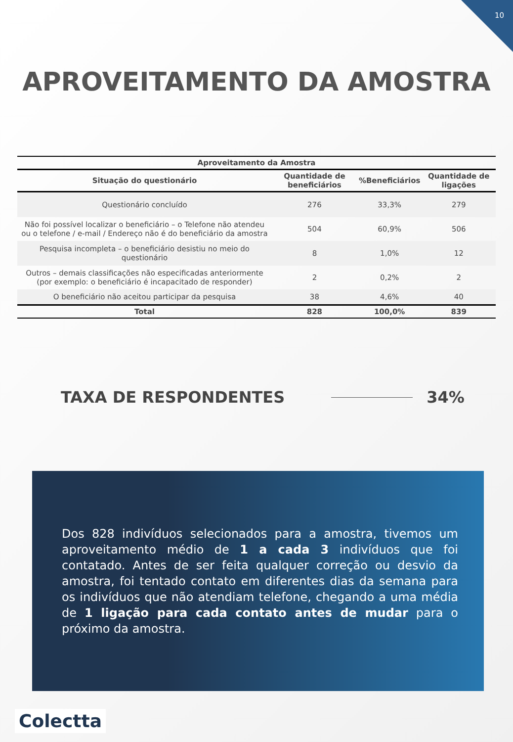10
APROVEITAMENTO DA AMOSTRA
| Aproveitamento da Amostra | | | |
| --- | --- | --- | --- |
| Situação do questionário | Quantidade de beneficiários | %Beneficiários | Quantidade de ligações |
| Questionário concluído | 276 | 33,3% | 279 |
| Não foi possível localizar o beneficiário – o Telefone não atendeu ou o telefone / e-mail / Endereço não é do beneficiário da amostra | 504 | 60,9% | 506 |
| Pesquisa incompleta – o beneficiário desistiu no meio do questionário | 8 | 1,0% | 12 |
| Outros – demais classificações não especificadas anteriormente (por exemplo: o beneficiário é incapacitado de responder) | 2 | 0,2% | 2 |
| O beneficiário não aceitou participar da pesquisa | 38 | 4,6% | 40 |
| Total | 828 | 100,0% | 839 |
TAXA DE RESPONDENTES 34%
Dos 828 indivíduos selecionados para a amostra, tivemos um aproveitamento médio de 1 a cada 3 indivíduos que foi contatado. Antes de ser feita qualquer correção ou desvio da amostra, foi tentado contato em diferentes dias da semana para os indivíduos que não atendiam telefone, chegando a uma média de 1 ligação para cada contato antes de mudar para o próximo da amostra.
Colectta